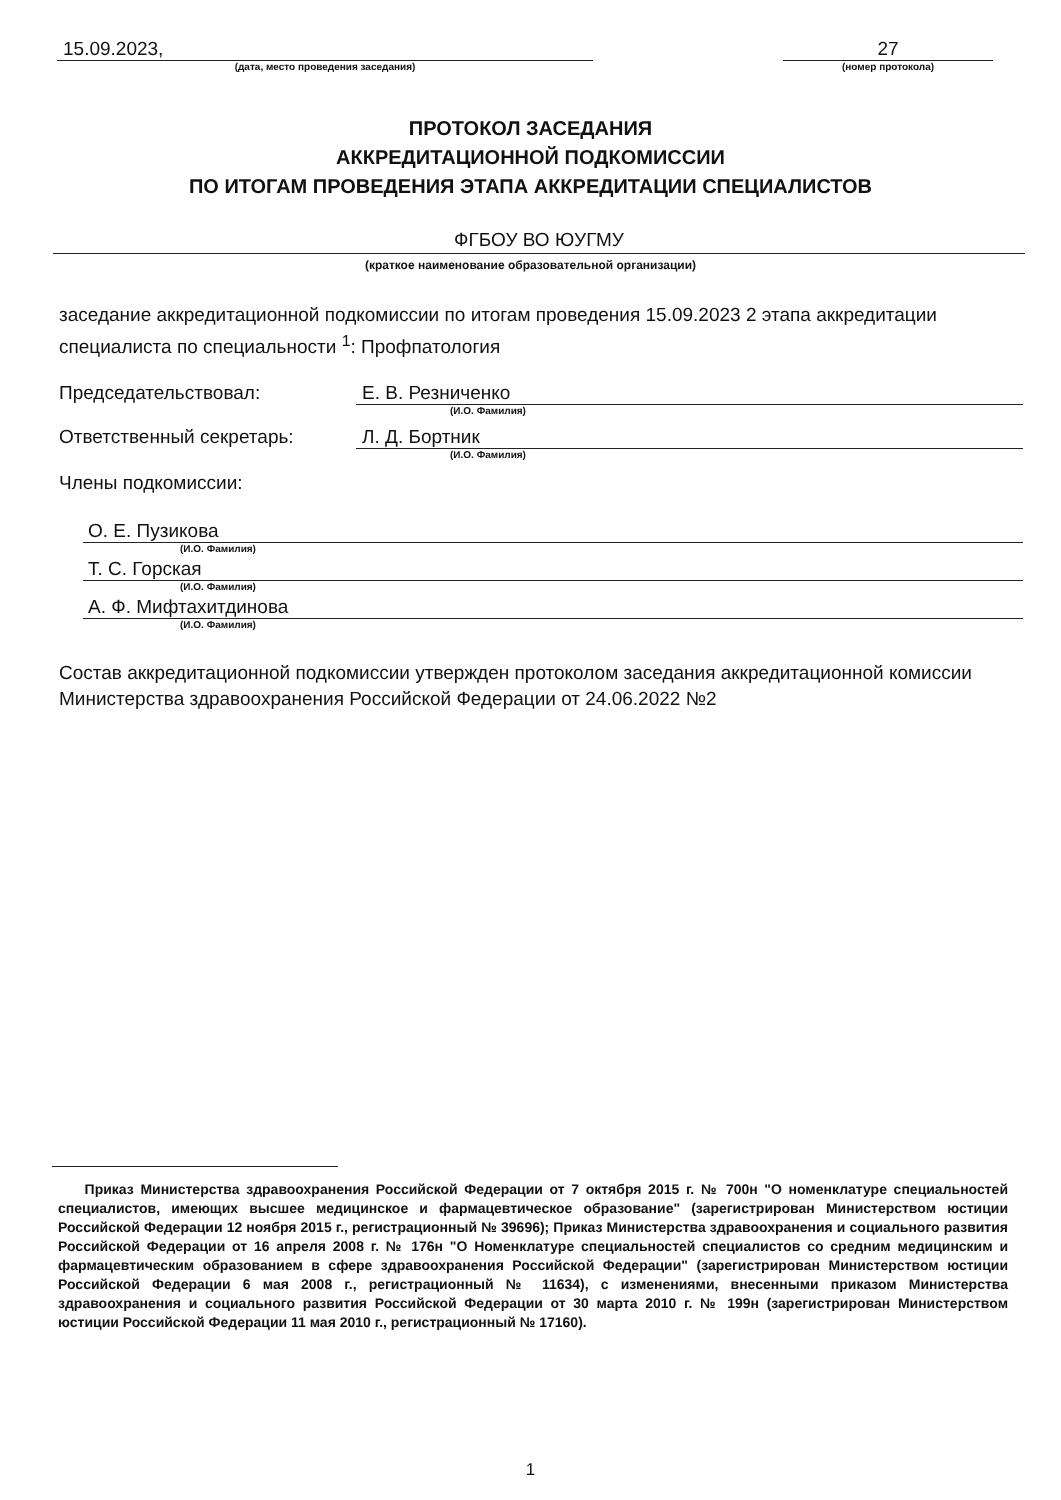15.09.2023,
(дата, место проведения заседания)
27
(номер протокола)
ПРОТОКОЛ ЗАСЕДАНИЯ
АККРЕДИТАЦИОННОЙ ПОДКОМИССИИ
ПО ИТОГАМ ПРОВЕДЕНИЯ ЭТАПА АККРЕДИТАЦИИ СПЕЦИАЛИСТОВ
ФГБОУ ВО ЮУГМУ
(краткое наименование образовательной организации)
заседание аккредитационной подкомиссии по итогам проведения 15.09.2023 2 этапа аккредитации специалиста по специальности <sup>1</sup>: Профпатология
Председательствовал: Е. В. Резниченко
(И.О. Фамилия)
Ответственный секретарь: Л. Д. Бортник
(И.О. Фамилия)
Члены подкомиссии:
О. Е. Пузикова
(И.О. Фамилия)
Т. С. Горская
(И.О. Фамилия)
А. Ф. Мифтахитдинова
(И.О. Фамилия)
Состав аккредитационной подкомиссии утвержден протоколом заседания аккредитационной комиссии Министерства здравоохранения Российской Федерации от 24.06.2022 №2
Приказ Министерства здравоохранения Российской Федерации от 7 октября 2015 г. № 700н "О номенклатуре специальностей специалистов, имеющих высшее медицинское и фармацевтическое образование" (зарегистрирован Министерством юстиции Российской Федерации 12 ноября 2015 г., регистрационный № 39696); Приказ Министерства здравоохранения и социального развития Российской Федерации от 16 апреля 2008 г. № 176н "О Номенклатуре специальностей специалистов со средним медицинским и фармацевтическим образованием в сфере здравоохранения Российской Федерации" (зарегистрирован Министерством юстиции Российской Федерации 6 мая 2008 г., регистрационный № 11634), с изменениями, внесенными приказом Министерства здравоохранения и социального развития Российской Федерации от 30 марта 2010 г. № 199н (зарегистрирован Министерством юстиции Российской Федерации 11 мая 2010 г., регистрационный № 17160).
1